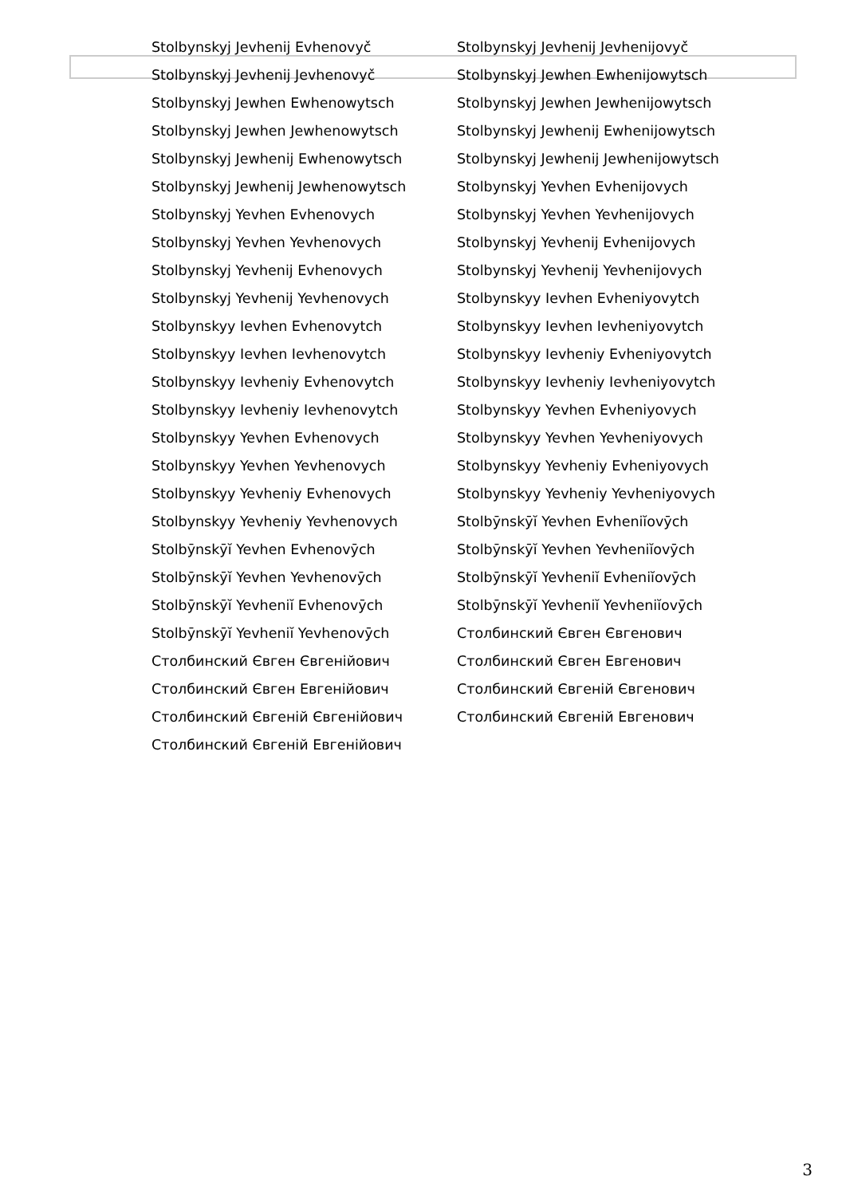| Stolbynskyj Jevhenij Evhenovyč | Stolbynskyj Jevhenij Jevhenijovyč |
| Stolbynskyj Jevhenij Jevhenovyč | Stolbynskyj Jewhen Ewhenijowytsch |
| Stolbynskyj Jewhen Ewhenowytsch | Stolbynskyj Jewhen Jewhenijowytsch |
| Stolbynskyj Jewhen Jewhenowytsch | Stolbynskyj Jewhenij Ewhenijowytsch |
| Stolbynskyj Jewhenij Ewhenowytsch | Stolbynskyj Jewhenij Jewhenijowytsch |
| Stolbynskyj Jewhenij Jewhenowytsch | Stolbynskyj Yevhen Evhenijovych |
| Stolbynskyj Yevhen Evhenovych | Stolbynskyj Yevhen Yevhenijovych |
| Stolbynskyj Yevhen Yevhenovych | Stolbynskyj Yevhenij Evhenijovych |
| Stolbynskyj Yevhenij Evhenovych | Stolbynskyj Yevhenij Yevhenijovych |
| Stolbynskyj Yevhenij Yevhenovych | Stolbynskyy Ievhen Evheniyovytch |
| Stolbynskyy Ievhen Evhenovytch | Stolbynskyy Ievhen Ievheniyovytch |
| Stolbynskyy Ievhen Ievhenovytch | Stolbynskyy Ievheniy Evheniyovytch |
| Stolbynskyy Ievheniy Evhenovytch | Stolbynskyy Ievheniy Ievheniyovytch |
| Stolbynskyy Ievheniy Ievhenovytch | Stolbynskyy Yevhen Evheniyovych |
| Stolbynskyy Yevhen Evhenovych | Stolbynskyy Yevhen Yevheniyovych |
| Stolbynskyy Yevhen Yevhenovych | Stolbynskyy Yevheniy Evheniyovych |
| Stolbynskyy Yevheniy Evhenovych | Stolbynskyy Yevheniy Yevheniyovych |
| Stolbynskyy Yevheniy Yevhenovych | Stolbȳnskȳĭ Yevhen Evheniĭovȳch |
| Stolbȳnskȳĭ Yevhen Evhenovȳch | Stolbȳnskȳĭ Yevhen Yevheniĭovȳch |
| Stolbȳnskȳĭ Yevhen Yevhenovȳch | Stolbȳnskȳĭ Yevheniĭ Evheniĭovȳch |
| Stolbȳnskȳĭ Yevheniĭ Evhenovȳch | Stolbȳnskȳĭ Yevheniĭ Yevheniĭovȳch |
| Stolbȳnskȳĭ Yevheniĭ Yevhenovȳch | Столбинский Євген Євгенович |
| Столбинский Євген Євгенійович | Столбинский Євген Евгенович |
| Столбинский Євген Евгенійович | Столбинский Євгеній Євгенович |
| Столбинский Євгеній Євгенійович | Столбинский Євгеній Евгенович |
| Столбинский Євгеній Евгенійович | |
3